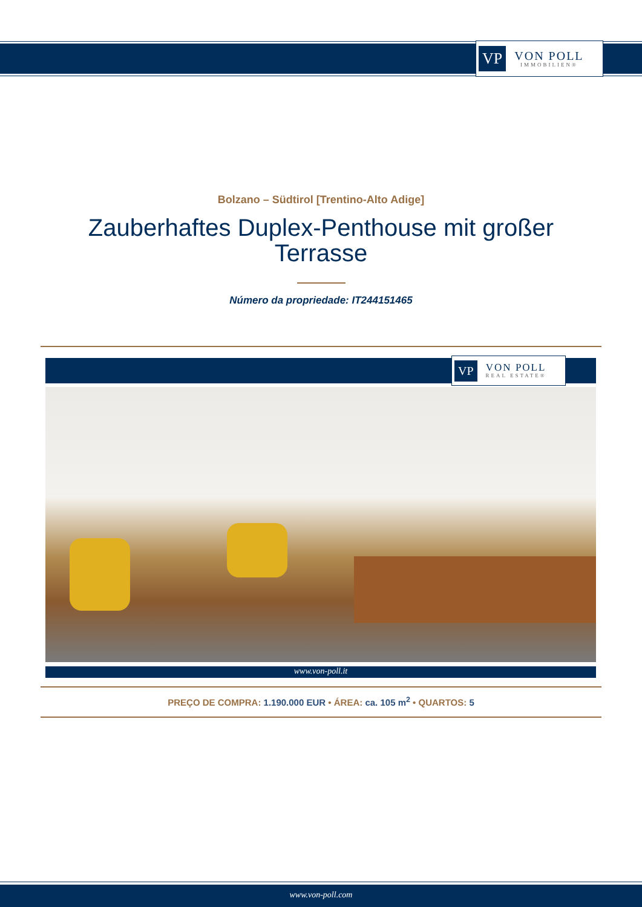VP
VON POLL
IMMOBILIEN®
Bolzano – Südtirol [Trentino-Alto Adige]
Zauberhaftes Duplex-Penthouse mit großer Terrasse
Número da propriedade: IT244151465
VP
VON POLL
REAL ESTATE®
www.von-poll.it
PREÇO DE COMPRA: 1.190.000 EUR • ÁREA: ca. 105 m<sup>2</sup> • QUARTOS: 5
www.von-poll.com